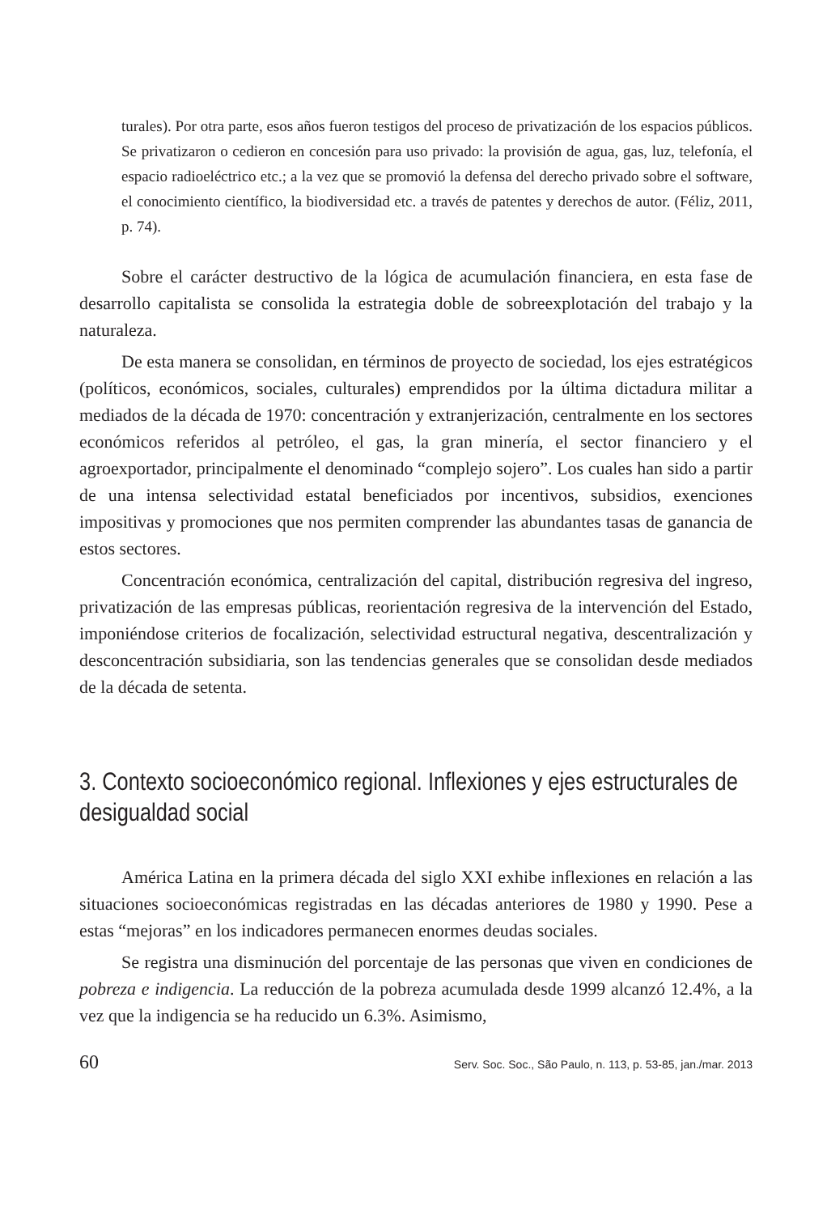turales). Por otra parte, esos años fueron testigos del proceso de privatización de los espacios públicos. Se privatizaron o cedieron en concesión para uso privado: la provisión de agua, gas, luz, telefonía, el espacio radioeléctrico etc.; a la vez que se promovió la defensa del derecho privado sobre el software, el conocimiento científico, la biodiversidad etc. a través de patentes y derechos de autor. (Féliz, 2011, p. 74).
Sobre el carácter destructivo de la lógica de acumulación financiera, en esta fase de desarrollo capitalista se consolida la estrategia doble de sobreexplotación del trabajo y la naturaleza.
De esta manera se consolidan, en términos de proyecto de sociedad, los ejes estratégicos (políticos, económicos, sociales, culturales) emprendidos por la última dictadura militar a mediados de la década de 1970: concentración y extranjerización, centralmente en los sectores económicos referidos al petróleo, el gas, la gran minería, el sector financiero y el agroexportador, principalmente el denominado “complejo sojero”. Los cuales han sido a partir de una intensa selectividad estatal beneficiados por incentivos, subsidios, exenciones impositivas y promociones que nos permiten comprender las abundantes tasas de ganancia de estos sectores.
Concentración económica, centralización del capital, distribución regresiva del ingreso, privatización de las empresas públicas, reorientación regresiva de la intervención del Estado, imponiéndose criterios de focalización, selectividad estructural negativa, descentralización y desconcentración subsidiaria, son las tendencias generales que se consolidan desde mediados de la década de setenta.
3. Contexto socioeconómico regional. Inflexiones y ejes estructurales de desigualdad social
América Latina en la primera década del siglo XXI exhibe inflexiones en relación a las situaciones socioeconómicas registradas en las décadas anteriores de 1980 y 1990. Pese a estas “mejoras” en los indicadores permanecen enormes deudas sociales.
Se registra una disminución del porcentaje de las personas que viven en condiciones de pobreza e indigencia. La reducción de la pobreza acumulada desde 1999 alcanzó 12.4%, a la vez que la indigencia se ha reducido un 6.3%. Asimismo,
60 Serv. Soc. Soc., São Paulo, n. 113, p. 53-85, jan./mar. 2013